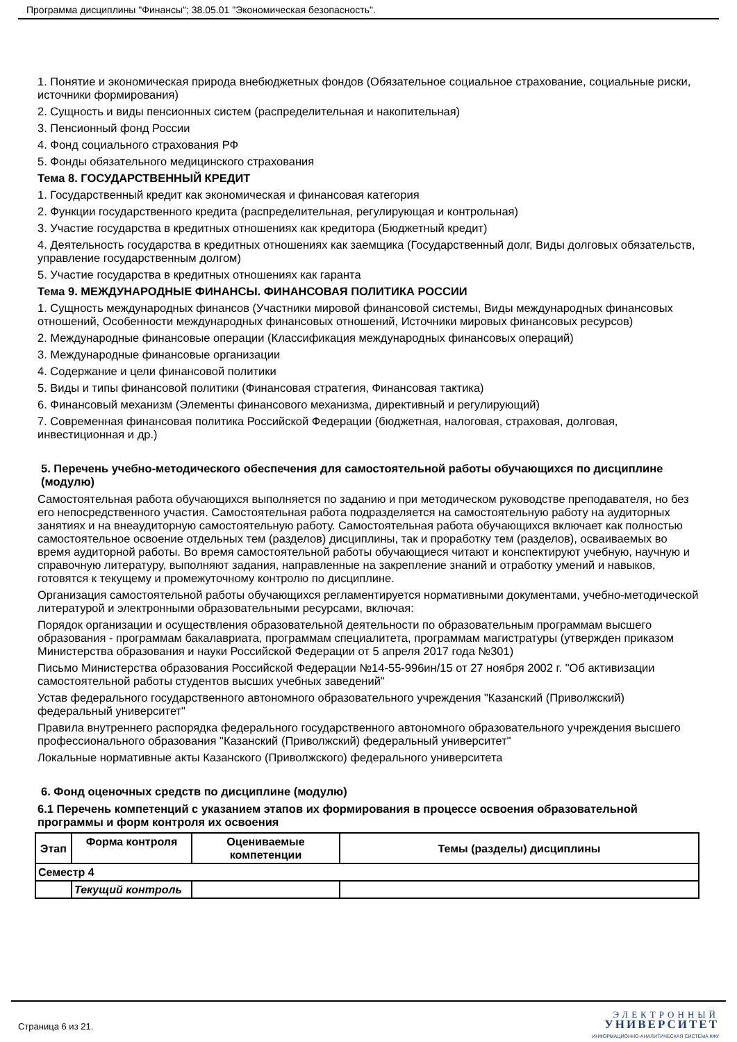Программа дисциплины "Финансы"; 38.05.01 "Экономическая безопасность".
1. Понятие и экономическая природа внебюджетных фондов (Обязательное социальное страхование, социальные риски, источники формирования)
2. Сущность и виды пенсионных систем (распределительная и накопительная)
3. Пенсионный фонд России
4. Фонд социального страхования РФ
5. Фонды обязательного медицинского страхования
Тема 8. ГОСУДАРСТВЕННЫЙ КРЕДИТ
1. Государственный кредит как экономическая и финансовая категория
2. Функции государственного кредита (распределительная, регулирующая и контрольная)
3. Участие государства в кредитных отношениях как кредитора (Бюджетный кредит)
4. Деятельность государства в кредитных отношениях как заемщика (Государственный долг, Виды долговых обязательств, управление государственным долгом)
5. Участие государства в кредитных отношениях как гаранта
Тема 9. МЕЖДУНАРОДНЫЕ ФИНАНСЫ. ФИНАНСОВАЯ ПОЛИТИКА РОССИИ
1. Сущность международных финансов (Участники мировой финансовой системы, Виды международных финансовых отношений, Особенности международных финансовых отношений, Источники мировых финансовых ресурсов)
2. Международные финансовые операции (Классификация международных финансовых операций)
3. Международные финансовые организации
4. Содержание и цели финансовой политики
5. Виды и типы финансовой политики (Финансовая стратегия, Финансовая тактика)
6. Финансовый механизм (Элементы финансового механизма, директивный и регулирующий)
7. Современная финансовая политика Российской Федерации (бюджетная, налоговая, страховая, долговая, инвестиционная и др.)
5. Перечень учебно-методического обеспечения для самостоятельной работы обучающихся по дисциплине (модулю)
Самостоятельная работа обучающихся выполняется по заданию и при методическом руководстве преподавателя, но без его непосредственного участия. Самостоятельная работа подразделяется на самостоятельную работу на аудиторных занятиях и на внеаудиторную самостоятельную работу. Самостоятельная работа обучающихся включает как полностью самостоятельное освоение отдельных тем (разделов) дисциплины, так и проработку тем (разделов), осваиваемых во время аудиторной работы. Во время самостоятельной работы обучающиеся читают и конспектируют учебную, научную и справочную литературу, выполняют задания, направленные на закрепление знаний и отработку умений и навыков, готовятся к текущему и промежуточному контролю по дисциплине.
Организация самостоятельной работы обучающихся регламентируется нормативными документами, учебно-методической литературой и электронными образовательными ресурсами, включая:
Порядок организации и осуществления образовательной деятельности по образовательным программам высшего образования - программам бакалавриата, программам специалитета, программам магистратуры (утвержден приказом Министерства образования и науки Российской Федерации от 5 апреля 2017 года №301)
Письмо Министерства образования Российской Федерации №14-55-996ин/15 от 27 ноября 2002 г. "Об активизации самостоятельной работы студентов высших учебных заведений"
Устав федерального государственного автономного образовательного учреждения "Казанский (Приволжский) федеральный университет"
Правила внутреннего распорядка федерального государственного автономного образовательного учреждения высшего профессионального образования "Казанский (Приволжский) федеральный университет"
Локальные нормативные акты Казанского (Приволжского) федерального университета
6. Фонд оценочных средств по дисциплине (модулю)
6.1 Перечень компетенций с указанием этапов их формирования в процессе освоения образовательной программы и форм контроля их освоения
| Этап | Форма контроля | Оцениваемые компетенции | Темы (разделы) дисциплины |
| --- | --- | --- | --- |
| Семестр 4 | | | |
| | Текущий контроль | | |
Страница 6 из 21.
ЭЛЕКТРОННЫЙ
УНИВЕРСИТЕТ
ИНФОРМАЦИОННО-АНАЛИТИЧЕСКАЯ СИСТЕМА КФУ